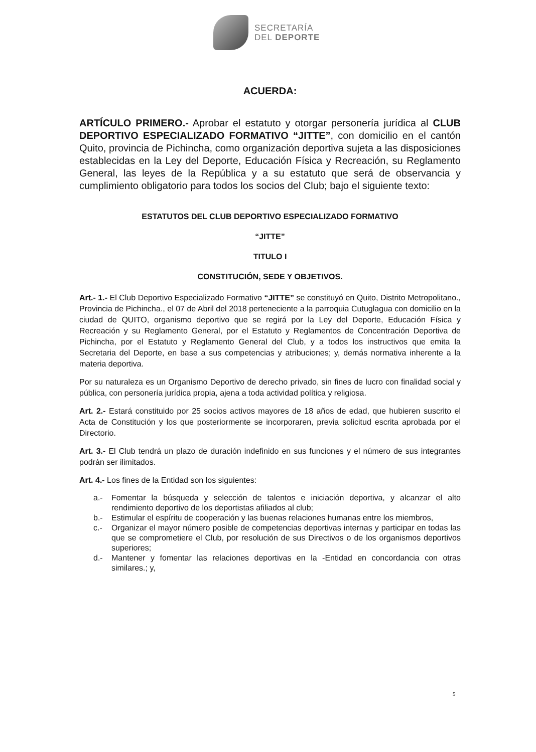SECRETARÍA
DEL DEPORTE
ACUERDA:
ARTÍCULO PRIMERO.- Aprobar el estatuto y otorgar personería jurídica al CLUB DEPORTIVO ESPECIALIZADO FORMATIVO “JITTE”, con domicilio en el cantón Quito, provincia de Pichincha, como organización deportiva sujeta a las disposiciones establecidas en la Ley del Deporte, Educación Física y Recreación, su Reglamento General, las leyes de la República y a su estatuto que será de observancia y cumplimiento obligatorio para todos los socios del Club; bajo el siguiente texto:
ESTATUTOS DEL CLUB DEPORTIVO ESPECIALIZADO FORMATIVO
“JITTE”
TITULO I
CONSTITUCIÓN, SEDE Y OBJETIVOS.
Art.- 1.- El Club Deportivo Especializado Formativo “JITTE” se constituyó en Quito, Distrito Metropolitano., Provincia de Pichincha., el 07 de Abril del 2018 perteneciente a la parroquia Cutuglagua con domicilio en la ciudad de QUITO, organismo deportivo que se regirá por la Ley del Deporte, Educación Física y Recreación y su Reglamento General, por el Estatuto y Reglamentos de Concentración Deportiva de Pichincha, por el Estatuto y Reglamento General del Club, y a todos los instructivos que emita la Secretaria del Deporte, en base a sus competencias y atribuciones; y, demás normativa inherente a la materia deportiva.
Por su naturaleza es un Organismo Deportivo de derecho privado, sin fines de lucro con finalidad social y pública, con personería jurídica propia, ajena a toda actividad política y religiosa.
Art. 2.- Estará constituido por 25 socios activos mayores de 18 años de edad, que hubieren suscrito el Acta de Constitución y los que posteriormente se incorporaren, previa solicitud escrita aprobada por el Directorio.
Art. 3.- El Club tendrá un plazo de duración indefinido en sus funciones y el número de sus integrantes podrán ser ilimitados.
Art. 4.- Los fines de la Entidad son los siguientes:
a.- Fomentar la búsqueda y selección de talentos e iniciación deportiva, y alcanzar el alto rendimiento deportivo de los deportistas afiliados al club;
b.- Estimular el espíritu de cooperación y las buenas relaciones humanas entre los miembros,
c.- Organizar el mayor número posible de competencias deportivas internas y participar en todas las que se comprometiere el Club, por resolución de sus Directivos o de los organismos deportivos superiores;
d.- Mantener y fomentar las relaciones deportivas en la -Entidad en concordancia con otras similares.; y,
5